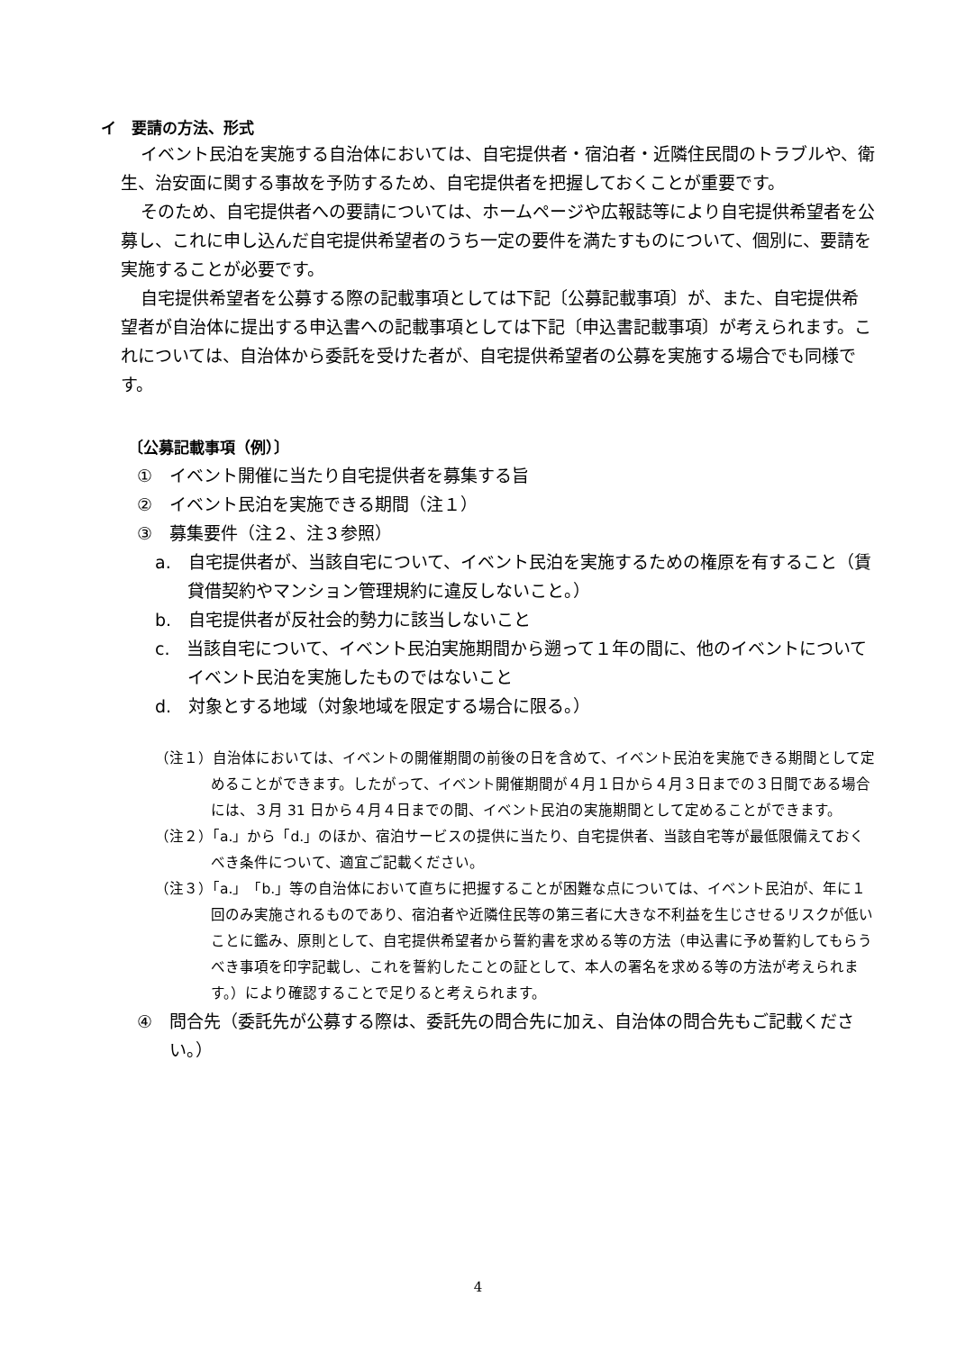イ　要請の方法、形式
イベント民泊を実施する自治体においては、自宅提供者・宿泊者・近隣住民間のトラブルや、衛生、治安面に関する事故を予防するため、自宅提供者を把握しておくことが重要です。
そのため、自宅提供者への要請については、ホームページや広報誌等により自宅提供希望者を公募し、これに申し込んだ自宅提供希望者のうち一定の要件を満たすものについて、個別に、要請を実施することが必要です。
自宅提供希望者を公募する際の記載事項としては下記〔公募記載事項〕が、また、自宅提供希望者が自治体に提出する申込書への記載事項としては下記〔申込書記載事項〕が考えられます。これについては、自治体から委託を受けた者が、自宅提供希望者の公募を実施する場合でも同様です。
〔公募記載事項（例）〕
①　イベント開催に当たり自宅提供者を募集する旨
②　イベント民泊を実施できる期間（注１）
③　募集要件（注２、注３参照）
a.　自宅提供者が、当該自宅について、イベント民泊を実施するための権原を有すること（賃貸借契約やマンション管理規約に違反しないこと。）
b.　自宅提供者が反社会的勢力に該当しないこと
c.　当該自宅について、イベント民泊実施期間から遡って１年の間に、他のイベントについてイベント民泊を実施したものではないこと
d.　対象とする地域（対象地域を限定する場合に限る。）
（注１）自治体においては、イベントの開催期間の前後の日を含めて、イベント民泊を実施できる期間として定めることができます。したがって、イベント開催期間が４月１日から４月３日までの３日間である場合には、３月 31 日から４月４日までの間、イベント民泊の実施期間として定めることができます。
（注２）「a.」から「d.」のほか、宿泊サービスの提供に当たり、自宅提供者、当該自宅等が最低限備えておくべき条件について、適宜ご記載ください。
（注３）「a.」「b.」等の自治体において直ちに把握することが困難な点については、イベント民泊が、年に１回のみ実施されるものであり、宿泊者や近隣住民等の第三者に大きな不利益を生じさせるリスクが低いことに鑑み、原則として、自宅提供希望者から誓約書を求める等の方法（申込書に予め誓約してもらうべき事項を印字記載し、これを誓約したことの証として、本人の署名を求める等の方法が考えられます。）により確認することで足りると考えられます。
④　問合先（委託先が公募する際は、委託先の問合先に加え、自治体の問合先もご記載ください。）
4